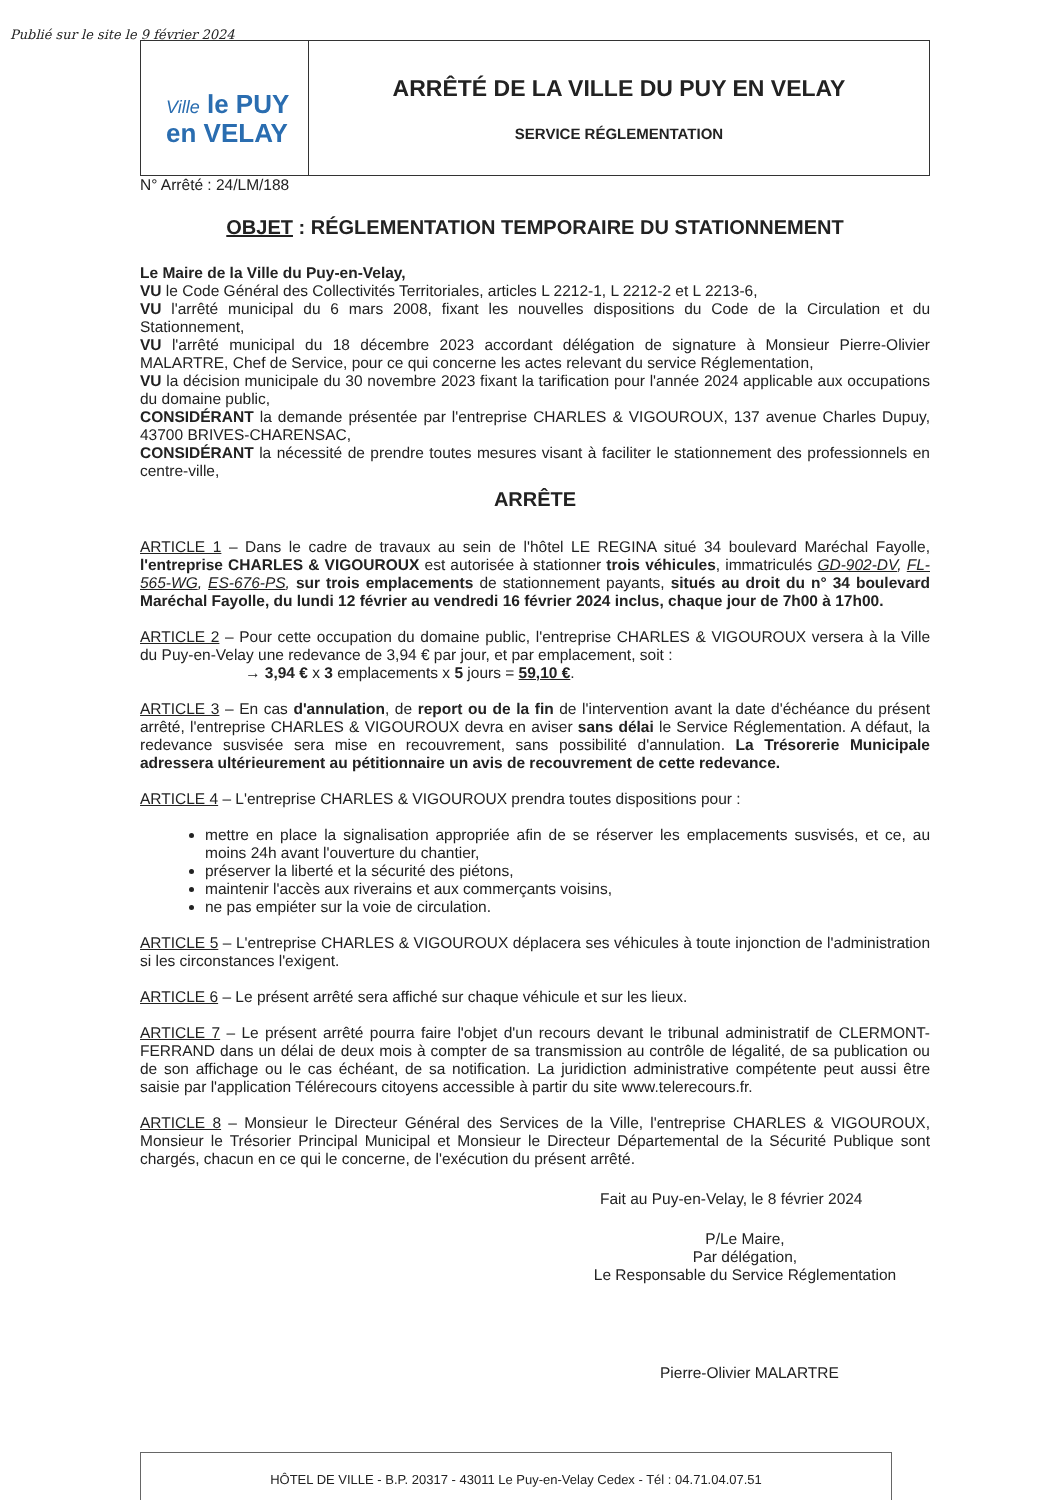Publié sur le site le 9 février 2024
Ville le PUY
en VELAY
ARRÊTÉ DE LA VILLE DU PUY EN VELAY
SERVICE RÉGLEMENTATION
N° Arrêté : 24/LM/188
OBJET : RÉGLEMENTATION TEMPORAIRE DU STATIONNEMENT
Le Maire de la Ville du Puy-en-Velay,
VU le Code Général des Collectivités Territoriales, articles L 2212-1, L 2212-2 et L 2213-6,
VU l'arrêté municipal du 6 mars 2008, fixant les nouvelles dispositions du Code de la Circulation et du Stationnement,
VU l'arrêté municipal du 18 décembre 2023 accordant délégation de signature à Monsieur Pierre-Olivier MALARTRE, Chef de Service, pour ce qui concerne les actes relevant du service Réglementation,
VU la décision municipale du 30 novembre 2023 fixant la tarification pour l'année 2024 applicable aux occupations du domaine public,
CONSIDÉRANT la demande présentée par l'entreprise CHARLES & VIGOUROUX, 137 avenue Charles Dupuy, 43700 BRIVES-CHARENSAC,
CONSIDÉRANT la nécessité de prendre toutes mesures visant à faciliter le stationnement des professionnels en centre-ville,
ARRÊTE
ARTICLE 1 – Dans le cadre de travaux au sein de l'hôtel LE REGINA situé 34 boulevard Maréchal Fayolle, l'entreprise CHARLES & VIGOUROUX est autorisée à stationner trois véhicules, immatriculés GD-902-DV, FL-565-WG, ES-676-PS, sur trois emplacements de stationnement payants, situés au droit du n° 34 boulevard Maréchal Fayolle, du lundi 12 février au vendredi 16 février 2024 inclus, chaque jour de 7h00 à 17h00.
ARTICLE 2 – Pour cette occupation du domaine public, l'entreprise CHARLES & VIGOUROUX versera à la Ville du Puy-en-Velay une redevance de 3,94 € par jour, et par emplacement, soit :
→ 3,94 € x 3 emplacements x 5 jours = 59,10 €.
ARTICLE 3 – En cas d'annulation, de report ou de la fin de l'intervention avant la date d'échéance du présent arrêté, l'entreprise CHARLES & VIGOUROUX devra en aviser sans délai le Service Réglementation. A défaut, la redevance susvisée sera mise en recouvrement, sans possibilité d'annulation. La Trésorerie Municipale adressera ultérieurement au pétitionnaire un avis de recouvrement de cette redevance.
ARTICLE 4 – L'entreprise CHARLES & VIGOUROUX prendra toutes dispositions pour :
mettre en place la signalisation appropriée afin de se réserver les emplacements susvisés, et ce, au moins 24h avant l'ouverture du chantier,
préserver la liberté et la sécurité des piétons,
maintenir l'accès aux riverains et aux commerçants voisins,
ne pas empiéter sur la voie de circulation.
ARTICLE 5 – L'entreprise CHARLES & VIGOUROUX déplacera ses véhicules à toute injonction de l'administration si les circonstances l'exigent.
ARTICLE 6 – Le présent arrêté sera affiché sur chaque véhicule et sur les lieux.
ARTICLE 7 – Le présent arrêté pourra faire l'objet d'un recours devant le tribunal administratif de CLERMONT-FERRAND dans un délai de deux mois à compter de sa transmission au contrôle de légalité, de sa publication ou de son affichage ou le cas échéant, de sa notification. La juridiction administrative compétente peut aussi être saisie par l'application Télérecours citoyens accessible à partir du site www.telerecours.fr.
ARTICLE 8 – Monsieur le Directeur Général des Services de la Ville, l'entreprise CHARLES & VIGOUROUX, Monsieur le Trésorier Principal Municipal et Monsieur le Directeur Départemental de la Sécurité Publique sont chargés, chacun en ce qui le concerne, de l'exécution du présent arrêté.
Fait au Puy-en-Velay, le 8 février 2024
P/Le Maire,
Par délégation,
Le Responsable du Service Réglementation
Pierre-Olivier MALARTRE
HÔTEL DE VILLE - B.P. 20317 - 43011 Le Puy-en-Velay Cedex - Tél : 04.71.04.07.51